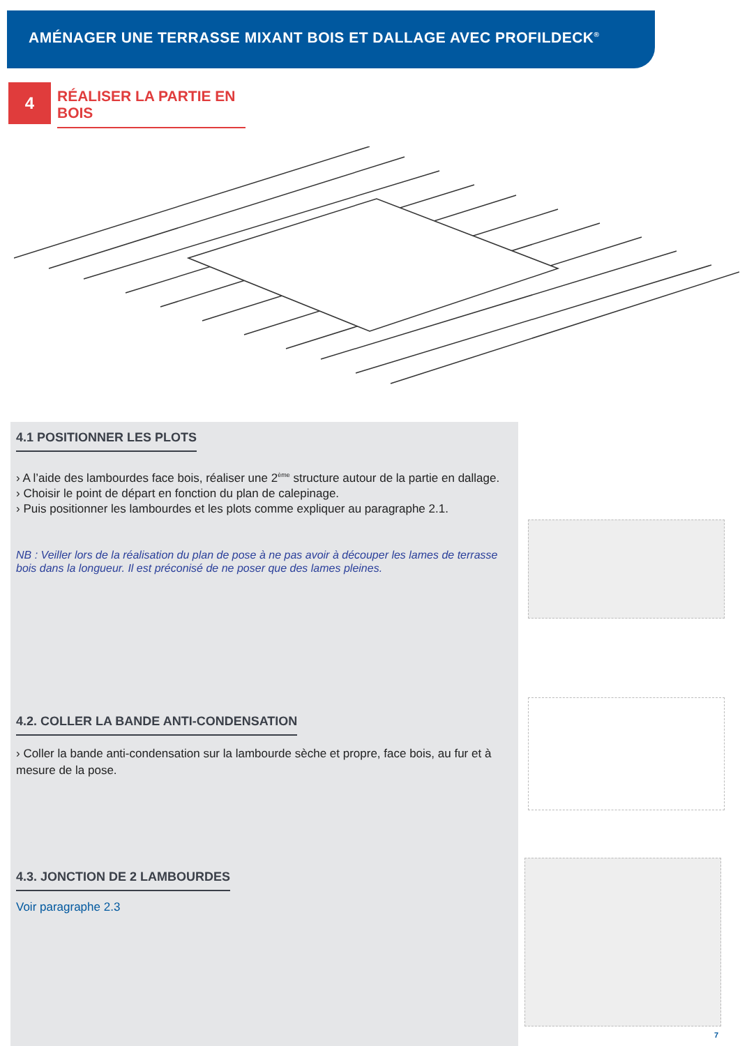AMÉNAGER UNE TERRASSE MIXANT BOIS ET DALLAGE AVEC PROFILDECK<sup>®</sup>
4
RÉALISER LA PARTIE EN BOIS
4.1 POSITIONNER LES PLOTS
› A l’aide des lambourdes face bois, réaliser une 2<sup>ème</sup> structure autour de la partie en dallage.
› Choisir le point de départ en fonction du plan de calepinage.
› Puis positionner les lambourdes et les plots comme expliquer au paragraphe 2.1.
NB : Veiller lors de la réalisation du plan de pose à ne pas avoir à découper les lames de terrasse bois dans la longueur. Il est préconisé de ne poser que des lames pleines.
4.2. COLLER LA BANDE ANTI-CONDENSATION
› Coller la bande anti-condensation sur la lambourde sèche et propre, face bois, au fur et à mesure de la pose.
4.3. JONCTION DE 2 LAMBOURDES
Voir paragraphe 2.3
7